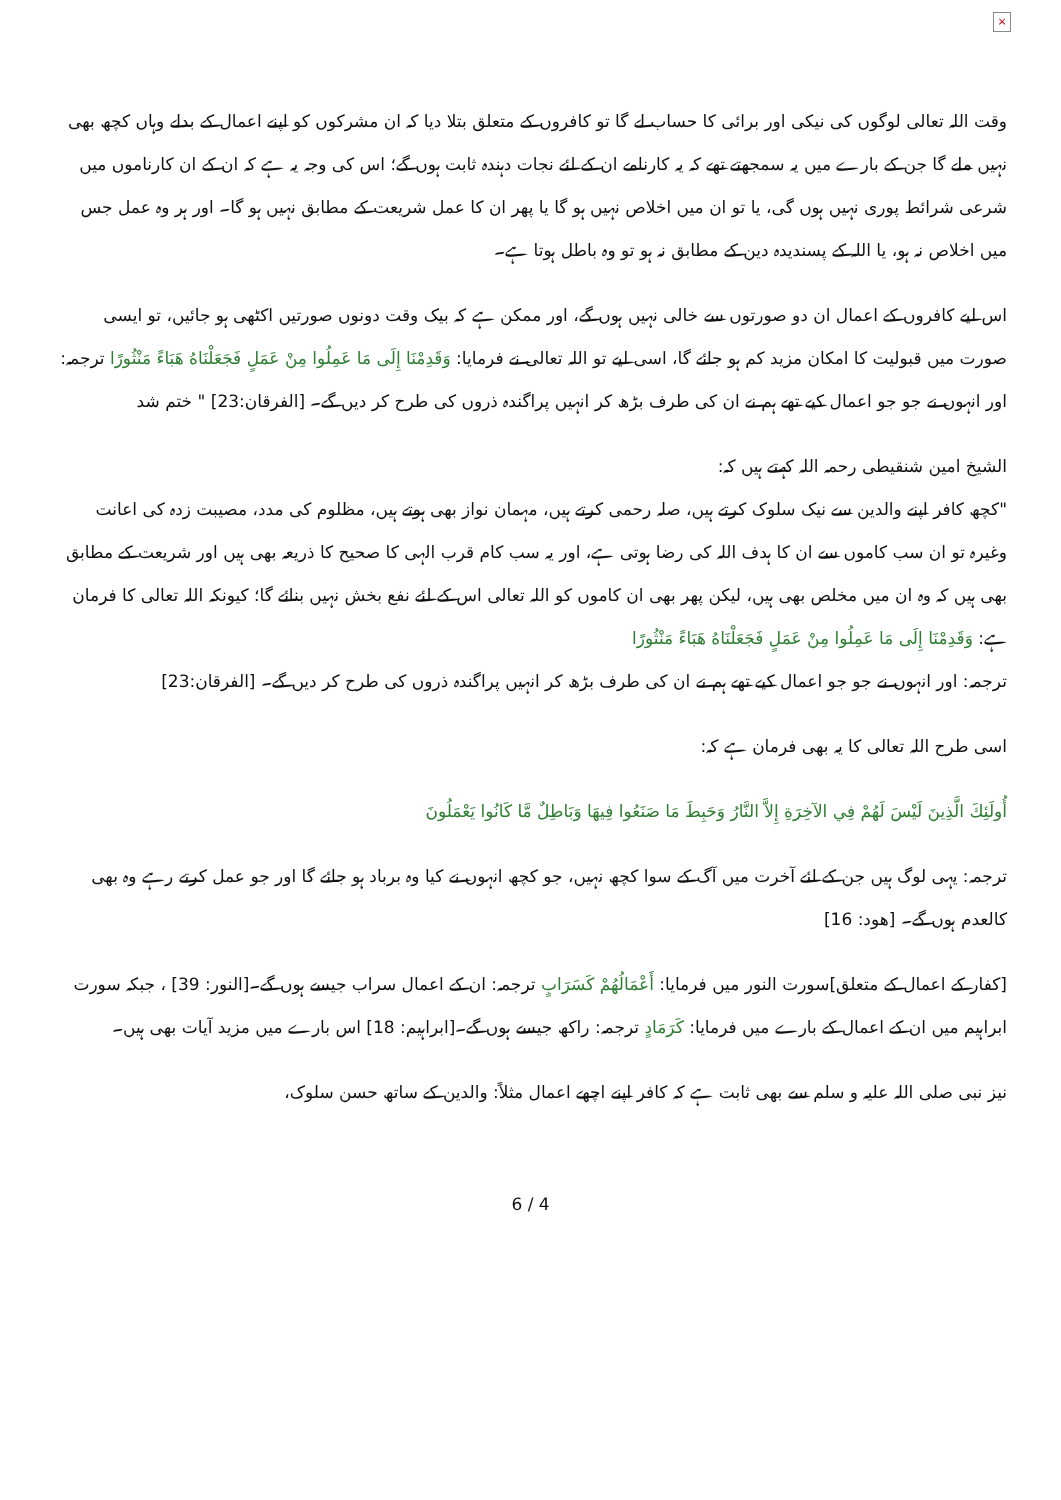×
وقت اللہ تعالی لوگوں کی نیکی اور برائی کا حساب لے گا تو کافروں کے متعلق بتلا دیا کہ ان مشرکوں کو اپنے اعمال کے بدلے وہاں کچھ بھی نہیں ملے گا جن کے بارے میں یہ سمجھتے تھے کہ یہ کارنامے ان کے لئے نجات دہندہ ثابت ہوں گے؛ اس کی وجہ یہ ہے کہ ان کے ان کارناموں میں شرعی شرائط پوری نہیں ہوں گی، یا تو ان میں اخلاص نہیں ہو گا یا پھر ان کا عمل شریعت کے مطابق نہیں ہو گا۔ اور ہر وہ عمل جس میں اخلاص نہ ہو، یا اللہ کے پسندیدہ دین کے مطابق نہ ہو تو وہ باطل ہوتا ہے۔
اس لیے کافروں کے اعمال ان دو صورتوں سے خالی نہیں ہوں گے، اور ممکن ہے کہ بیک وقت دونوں صورتیں اکٹھی ہو جائیں، تو ایسی صورت میں قبولیت کا امکان مزید کم ہو جائے گا، اسی لیے تو اللہ تعالی نے فرمایا: وَقَدِمْنَا إِلَى مَا عَمِلُوا مِنْ عَمَلٍ فَجَعَلْنَاهُ هَبَاءً مَنْثُورًا ترجمہ: اور انہوں نے جو جو اعمال کیے تھے ہم نے ان کی طرف بڑھ کر انہیں پراگندہ ذروں کی طرح کر دیں گے۔ [الفرقان:23] " ختم شد
الشیخ امین شنقیطی رحمہ اللہ کہتے ہیں کہ:
"کچھ کافر اپنے والدین سے نیک سلوک کرتے ہیں، صلہ رحمی کرتے ہیں، مہمان نواز بھی ہوتے ہیں، مظلوم کی مدد، مصیبت زدہ کی اعانت وغیرہ تو ان سب کاموں سے ان کا ہدف اللہ کی رضا ہوتی ہے، اور یہ سب کام قرب الہی کا صحیح کا ذریعہ بھی ہیں اور شریعت کے مطابق بھی ہیں کہ وہ ان میں مخلص بھی ہیں، لیکن پھر بھی ان کاموں کو اللہ تعالی اس کے لئے نفع بخش نہیں بنائے گا؛ کیونکہ اللہ تعالی کا فرمان ہے: وَقَدِمْنَا إِلَى مَا عَمِلُوا مِنْ عَمَلٍ فَجَعَلْنَاهُ هَبَاءً مَنْثُورًا
ترجمہ: اور انہوں نے جو جو اعمال کیے تھے ہم نے ان کی طرف بڑھ کر انہیں پراگندہ ذروں کی طرح کر دیں گے۔ [الفرقان:23]
اسی طرح اللہ تعالی کا یہ بھی فرمان ہے کہ:
أُولَئِكَ الَّذِينَ لَيْسَ لَهُمْ فِي الآخِرَةِ إِلاَّ النَّارُ وَحَبِطَ مَا صَنَعُوا فِيهَا وَبَاطِلٌ مَّا كَانُوا يَعْمَلُونَ
ترجمہ: یہی لوگ ہیں جن کے لئے آخرت میں آگ کے سوا کچھ نہیں، جو کچھ انہوں نے کیا وہ برباد ہو جائے گا اور جو عمل کرتے رہے وہ بھی کالعدم ہوں گے۔ [هود: 16]
[کفار کے اعمال کے متعلق]سورت النور میں فرمایا: أَعْمَالُهُمْ كَسَرَابٍ ترجمہ: ان کے اعمال سراب جیسے ہوں گے۔[النور: 39] ، جبکہ سورت ابراہیم میں ان کے اعمال کے بارے میں فرمایا: كَرَمَادٍ ترجمہ: راکھ جیسے ہوں گے۔[ابراہیم: 18] اس بارے میں مزید آیات بھی ہیں۔
نیز نبی صلی اللہ علیہ و سلم سے بھی ثابت ہے کہ کافر اپنے اچھے اعمال مثلاً: والدین کے ساتھ حسن سلوک،
6 / 4